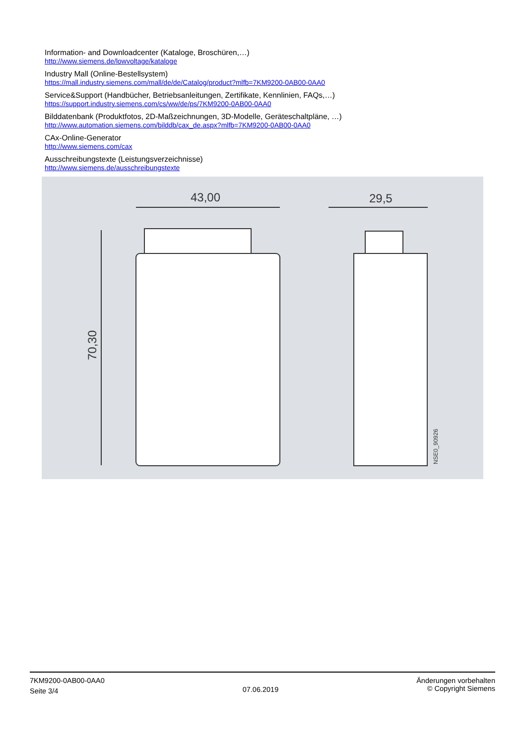Information- and Downloadcenter (Kataloge, Broschüren,…)
http://www.siemens.de/lowvoltage/kataloge
Industry Mall (Online-Bestellsystem)
https://mall.industry.siemens.com/mall/de/de/Catalog/product?mlfb=7KM9200-0AB00-0AA0
Service&Support (Handbücher, Betriebsanleitungen, Zertifikate, Kennlinien, FAQs,…)
https://support.industry.siemens.com/cs/ww/de/ps/7KM9200-0AB00-0AA0
Bilddatenbank (Produktfotos, 2D-Maßzeichnungen, 3D-Modelle, Geräteschaltpläne, …)
http://www.automation.siemens.com/bilddb/cax_de.aspx?mlfb=7KM9200-0AB00-0AA0
CAx-Online-Generator
http://www.siemens.com/cax
Ausschreibungstexte (Leistungsverzeichnisse)
http://www.siemens.de/ausschreibungstexte
43,00
29,5
70,30
NSE0_90926
7KM9200-0AB00-0AA0
Seite 3/4
07.06.2019
Änderungen vorbehalten
© Copyright Siemens